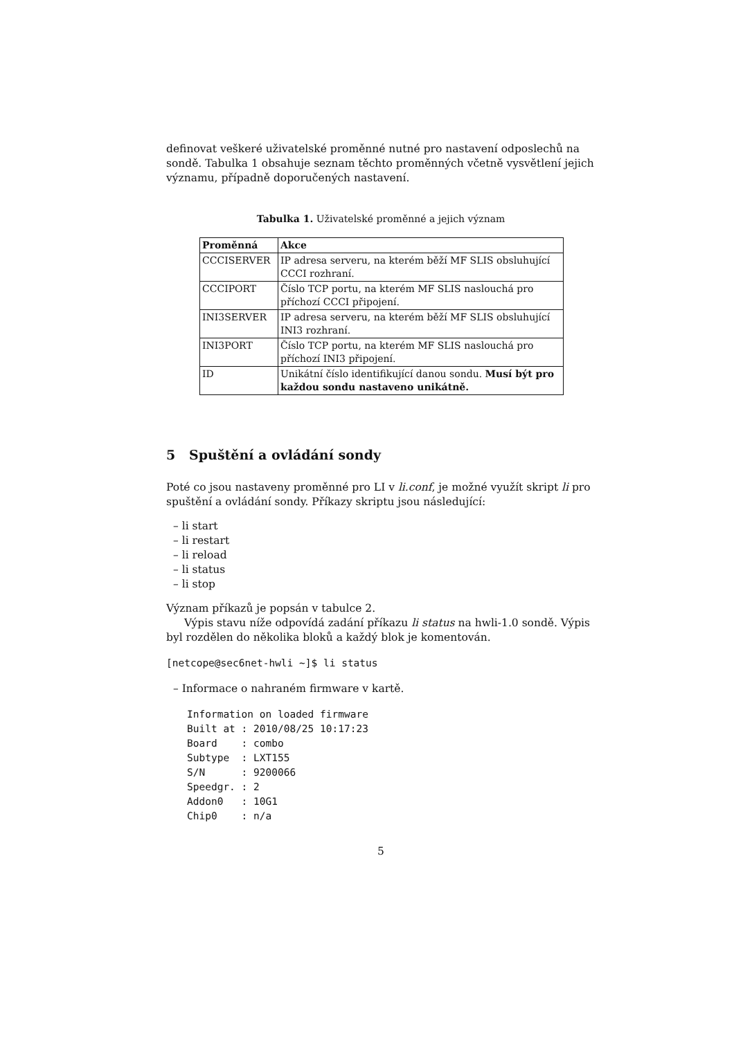definovat veškeré uživatelské proměnné nutné pro nastavení odposlechů na sondě. Tabulka 1 obsahuje seznam těchto proměnných včetně vysvětlení jejich významu, případně doporučených nastavení.
Tabulka 1. Uživatelské proměnné a jejich význam
| Proměnná | Akce |
| --- | --- |
| CCCISERVER | IP adresa serveru, na kterém běží MF SLIS obsluhující CCCI rozhraní. |
| CCCIPORT | Číslo TCP portu, na kterém MF SLIS naslouchá pro příchozí CCCI připojení. |
| INI3SERVER | IP adresa serveru, na kterém běží MF SLIS obsluhující INI3 rozhraní. |
| INI3PORT | Číslo TCP portu, na kterém MF SLIS naslouchá pro příchozí INI3 připojení. |
| ID | Unikátní číslo identifikující danou sondu. Musí být pro každou sondu nastaveno unikátně. |
5 Spuštění a ovládání sondy
Poté co jsou nastaveny proměnné pro LI v li.conf, je možné využít skript li pro spuštění a ovládání sondy. Příkazy skriptu jsou následující:
– li start
– li restart
– li reload
– li status
– li stop
Význam příkazů je popsán v tabulce 2.
Výpis stavu níže odpovídá zadání příkazu li status na hwli-1.0 sondě. Výpis byl rozdělen do několika bloků a každý blok je komentován.
[netcope@sec6net-hwli ~]$ li status
– Informace o nahraném firmware v kartě.
Information on loaded firmware
Built at : 2010/08/25 10:17:23
Board    : combo
Subtype  : LXT155
S/N      : 9200066
Speedgr. : 2
Addon0   : 10G1
Chip0    : n/a
5